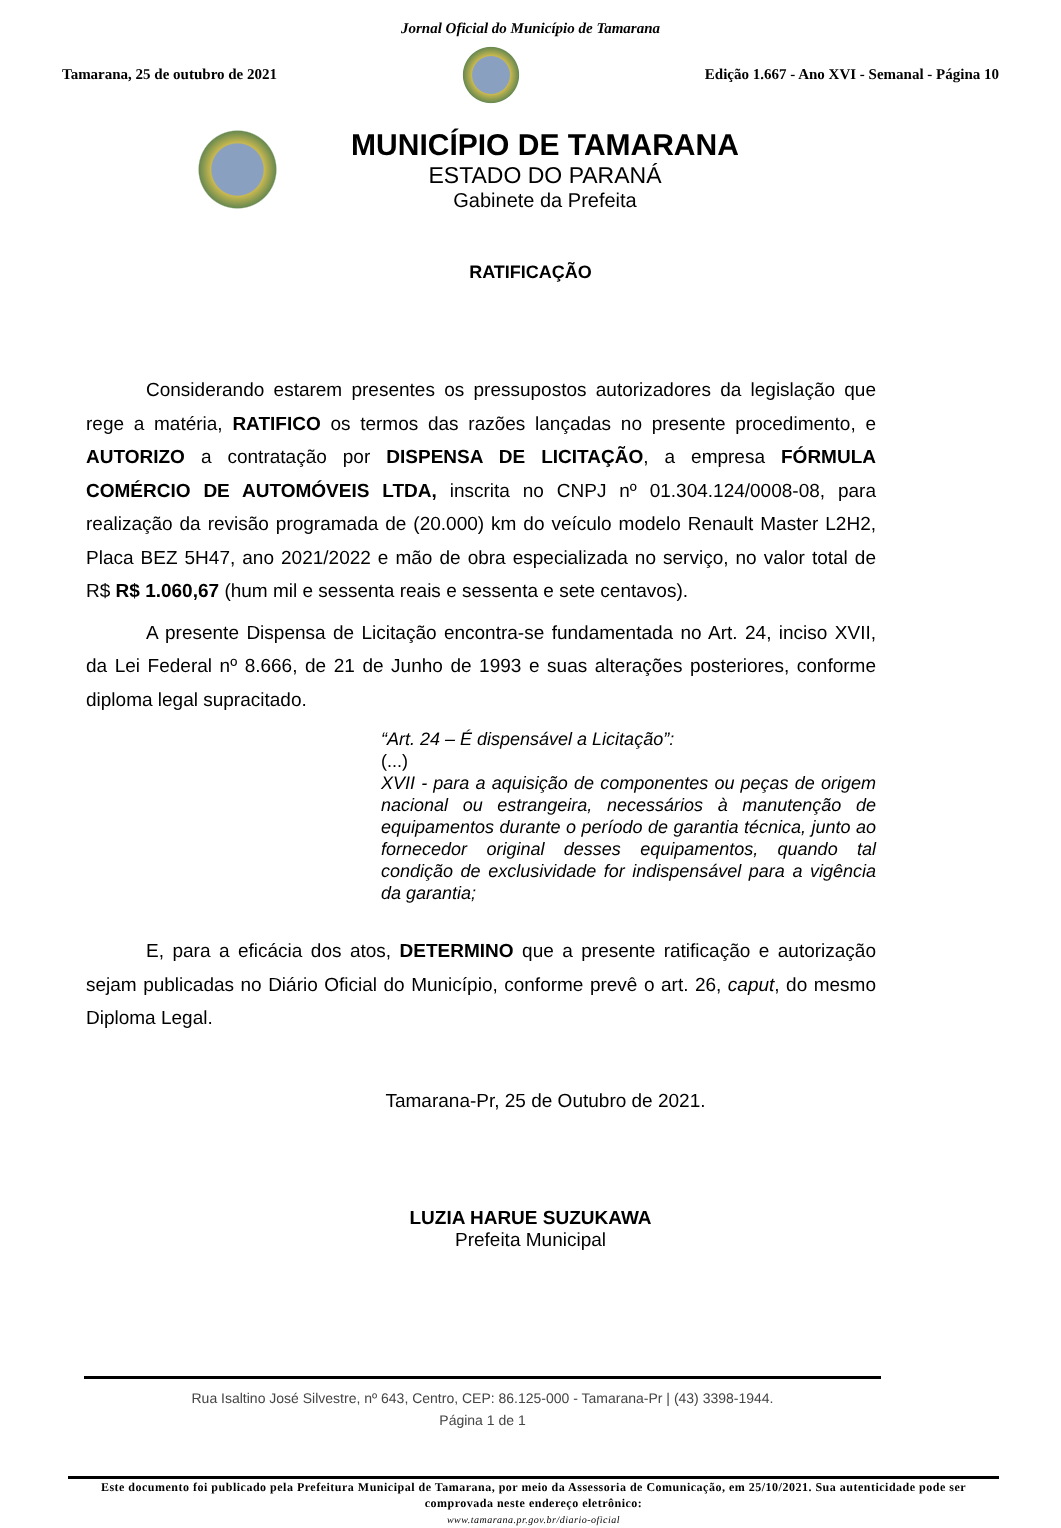Jornal Oficial do Município de Tamarana
Tamarana, 25 de outubro de 2021
Edição 1.667 - Ano XVI - Semanal - Página 10
MUNICÍPIO DE TAMARANA
ESTADO DO PARANÁ
Gabinete da Prefeita
RATIFICAÇÃO
Considerando estarem presentes os pressupostos autorizadores da legislação que rege a matéria, RATIFICO os termos das razões lançadas no presente procedimento, e AUTORIZO a contratação por DISPENSA DE LICITAÇÃO, a empresa FÓRMULA COMÉRCIO DE AUTOMÓVEIS LTDA, inscrita no CNPJ nº 01.304.124/0008-08, para realização da revisão programada de (20.000) km do veículo modelo Renault Master L2H2, Placa BEZ 5H47, ano 2021/2022 e mão de obra especializada no serviço, no valor total de R$ R$ 1.060,67 (hum mil e sessenta reais e sessenta e sete centavos).
A presente Dispensa de Licitação encontra-se fundamentada no Art. 24, inciso XVII, da Lei Federal nº 8.666, de 21 de Junho de 1993 e suas alterações posteriores, conforme diploma legal supracitado.
“Art. 24 – É dispensável a Licitação”:
(...)
XVII - para a aquisição de componentes ou peças de origem nacional ou estrangeira, necessários à manutenção de equipamentos durante o período de garantia técnica, junto ao fornecedor original desses equipamentos, quando tal condição de exclusividade for indispensável para a vigência da garantia;
E, para a eficácia dos atos, DETERMINO que a presente ratificação e autorização sejam publicadas no Diário Oficial do Município, conforme prevê o art. 26, caput, do mesmo Diploma Legal.
Tamarana-Pr, 25 de Outubro de 2021.
LUZIA HARUE SUZUKAWA
Prefeita Municipal
Rua Isaltino José Silvestre, nº 643, Centro, CEP: 86.125-000 - Tamarana-Pr | (43) 3398-1944.
Página 1 de 1
Este documento foi publicado pela Prefeitura Municipal de Tamarana, por meio da Assessoria de Comunicação, em 25/10/2021. Sua autenticidade pode ser comprovada neste endereço eletrônico:
www.tamarana.pr.gov.br/diario-oficial